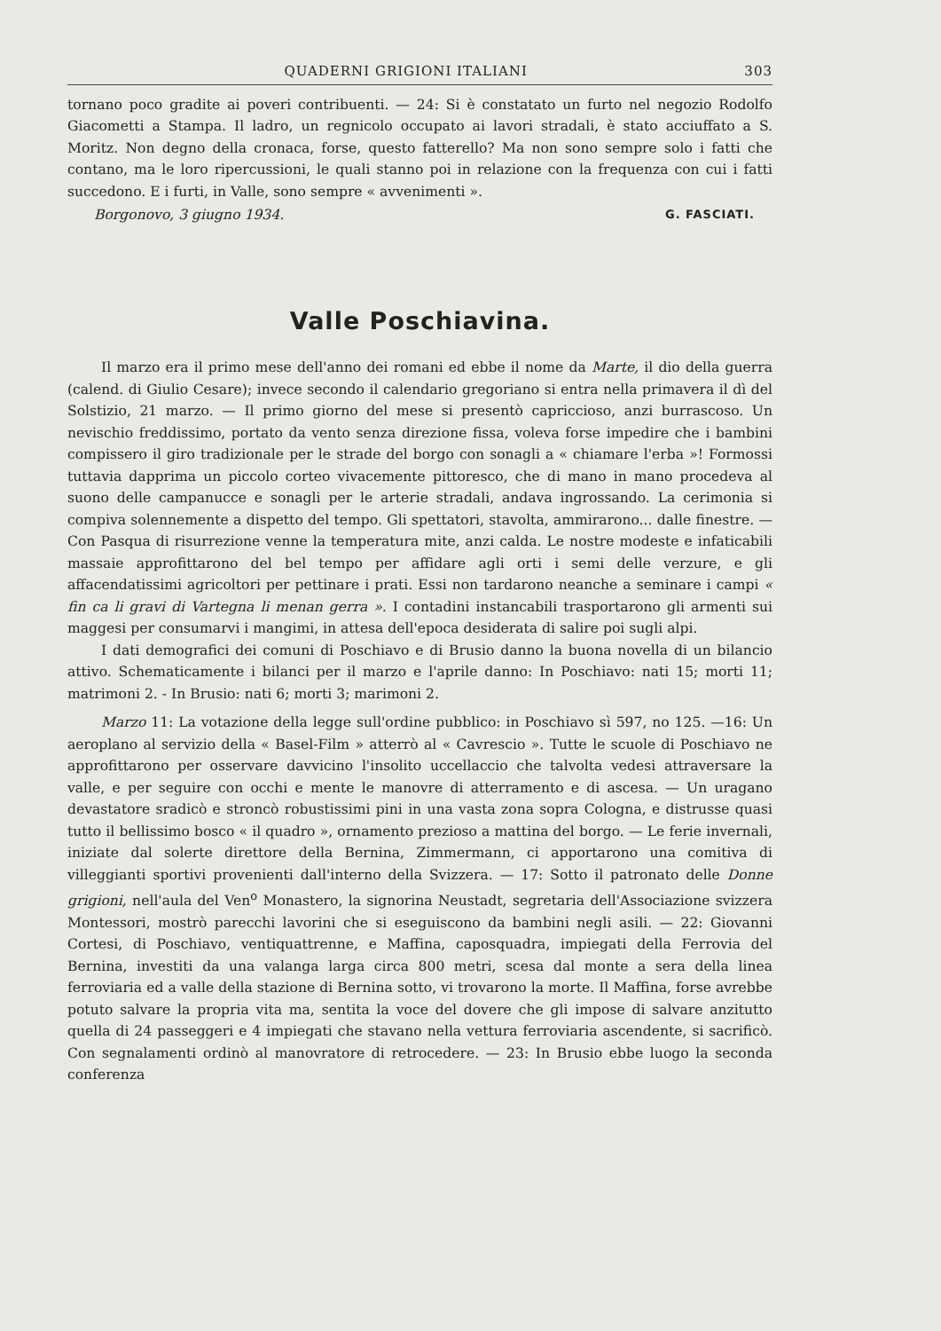QUADERNI GRIGIONI ITALIANI 303
tornano poco gradite ai poveri contribuenti. — 24: Si è constatato un furto nel negozio Rodolfo Giacometti a Stampa. Il ladro, un regnicolo occupato ai lavori stradali, è stato acciuffato a S. Moritz. Non degno della cronaca, forse, questo fatterello? Ma non sono sempre solo i fatti che contano, ma le loro ripercussioni, le quali stanno poi in relazione con la frequenza con cui i fatti succedono. E i furti, in Valle, sono sempre « avvenimenti ».
Borgonovo, 3 giugno 1934. G. FASCIATI.
Valle Poschiavina.
Il marzo era il primo mese dell'anno dei romani ed ebbe il nome da Marte, il dio della guerra (calend. di Giulio Cesare); invece secondo il calendario gregoriano si entra nella primavera il dì del Solstizio, 21 marzo. — Il primo giorno del mese si presentò capriccioso, anzi burrascoso. Un nevischio freddissimo, portato da vento senza direzione fissa, voleva forse impedire che i bambini compissero il giro tradizionale per le strade del borgo con sonagli a « chiamare l'erba »! Formossi tuttavia dapprima un piccolo corteo vivacemente pittoresco, che di mano in mano procedeva al suono delle campanucce e sonagli per le arterie stradali, andava ingrossando. La cerimonia si compiva solennemente a dispetto del tempo. Gli spettatori, stavolta, ammirarono... dalle finestre. — Con Pasqua di risurrezione venne la temperatura mite, anzi calda. Le nostre modeste e infaticabili massaie approfittarono del bel tempo per affidare agli orti i semi delle verzure, e gli affacendatissimi agricoltori per pettinare i prati. Essi non tardarono neanche a seminare i campi « fin ca li gravi di Vartegna li menan gerra ». I contadini instancabili trasportarono gli armenti sui maggesi per consumarvi i mangimi, in attesa dell'epoca desiderata di salire poi sugli alpi.
I dati demografici dei comuni di Poschiavo e di Brusio danno la buona novella di un bilancio attivo. Schematicamente i bilanci per il marzo e l'aprile danno: In Poschiavo: nati 15; morti 11; matrimoni 2. - In Brusio: nati 6; morti 3; marimoni 2.
Marzo 11: La votazione della legge sull'ordine pubblico: in Poschiavo sì 597, no 125. —16: Un aeroplano al servizio della « Basel-Film » atterrò al « Cavrescio ». Tutte le scuole di Poschiavo ne approfittarono per osservare davvicino l'insolito uccellaccio che talvolta vedesi attraversare la valle, e per seguire con occhi e mente le manovre di atterramento e di ascesa. — Un uragano devastatore sradicò e stroncò robustissimi pini in una vasta zona sopra Cologna, e distrusse quasi tutto il bellissimo bosco « il quadro », ornamento prezioso a mattina del borgo. — Le ferie invernali, iniziate dal solerte direttore della Bernina, Zimmermann, ci apportarono una comitiva di villeggianti sportivi provenienti dall'interno della Svizzera. — 17: Sotto il patronato delle Donne grigioni, nell'aula del Ven<sup>o</sup> Monastero, la signorina Neustadt, segretaria dell'Associazione svizzera Montessori, mostrò parecchi lavorini che si eseguiscono da bambini negli asili. — 22: Giovanni Cortesi, di Poschiavo, ventiquattrenne, e Maffina, caposquadra, impiegati della Ferrovia del Bernina, investiti da una valanga larga circa 800 metri, scesa dal monte a sera della linea ferroviaria ed a valle della stazione di Bernina sotto, vi trovarono la morte. Il Maffina, forse avrebbe potuto salvare la propria vita ma, sentita la voce del dovere che gli impose di salvare anzitutto quella di 24 passeggeri e 4 impiegati che stavano nella vettura ferroviaria ascendente, si sacrificò. Con segnalamenti ordinò al manovratore di retrocedere. — 23: In Brusio ebbe luogo la seconda conferenza